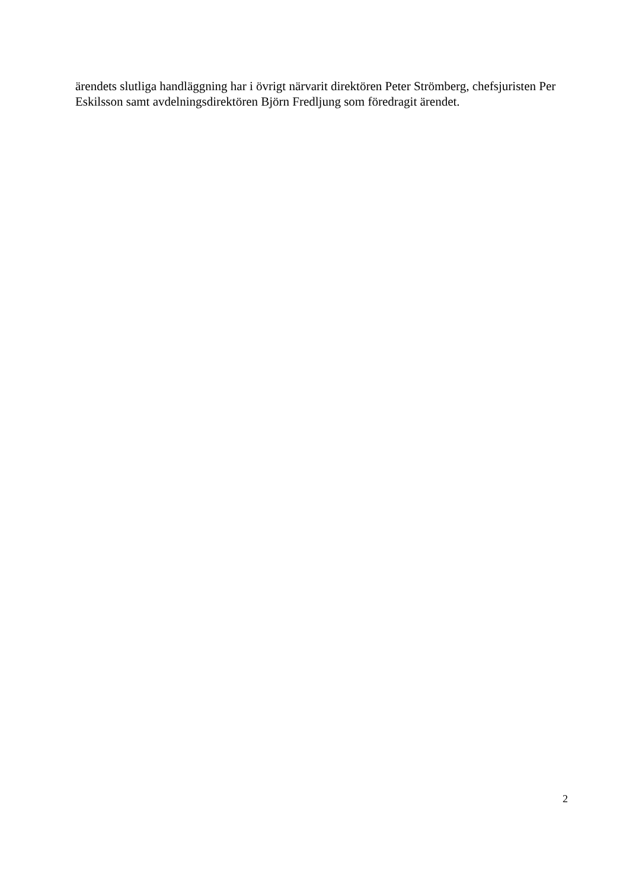ärendets slutliga handläggning har i övrigt närvarit direktören Peter Strömberg, chefsjuristen Per Eskilsson samt avdelningsdirektören Björn Fredljung som föredragit ärendet.
2